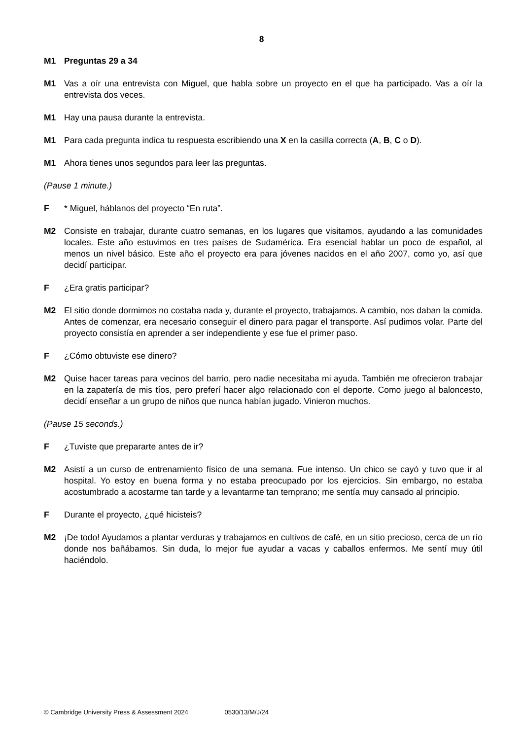8
M1 Preguntas 29 a 34
M1 Vas a oír una entrevista con Miguel, que habla sobre un proyecto en el que ha participado. Vas a oír la entrevista dos veces.
M1 Hay una pausa durante la entrevista.
M1 Para cada pregunta indica tu respuesta escribiendo una X en la casilla correcta (A, B, C o D).
M1 Ahora tienes unos segundos para leer las preguntas.
(Pause 1 minute.)
F * Miguel, háblanos del proyecto “En ruta”.
M2 Consiste en trabajar, durante cuatro semanas, en los lugares que visitamos, ayudando a las comunidades locales. Este año estuvimos en tres países de Sudamérica. Era esencial hablar un poco de español, al menos un nivel básico. Este año el proyecto era para jóvenes nacidos en el año 2007, como yo, así que decidí participar.
F ¿Era gratis participar?
M2 El sitio donde dormimos no costaba nada y, durante el proyecto, trabajamos. A cambio, nos daban la comida. Antes de comenzar, era necesario conseguir el dinero para pagar el transporte. Así pudimos volar. Parte del proyecto consistía en aprender a ser independiente y ese fue el primer paso.
F ¿Cómo obtuviste ese dinero?
M2 Quise hacer tareas para vecinos del barrio, pero nadie necesitaba mi ayuda. También me ofrecieron trabajar en la zapatería de mis tíos, pero preferí hacer algo relacionado con el deporte. Como juego al baloncesto, decidí enseñar a un grupo de niños que nunca habían jugado. Vinieron muchos.
(Pause 15 seconds.)
F ¿Tuviste que prepararte antes de ir?
M2 Asistí a un curso de entrenamiento físico de una semana. Fue intenso. Un chico se cayó y tuvo que ir al hospital. Yo estoy en buena forma y no estaba preocupado por los ejercicios. Sin embargo, no estaba acostumbrado a acostarme tan tarde y a levantarme tan temprano; me sentía muy cansado al principio.
F Durante el proyecto, ¿qué hicisteis?
M2 ¡De todo! Ayudamos a plantar verduras y trabajamos en cultivos de café, en un sitio precioso, cerca de un río donde nos bañábamos. Sin duda, lo mejor fue ayudar a vacas y caballos enfermos. Me sentí muy útil haciéndolo.
© Cambridge University Press & Assessment 2024 0530/13/M/J/24